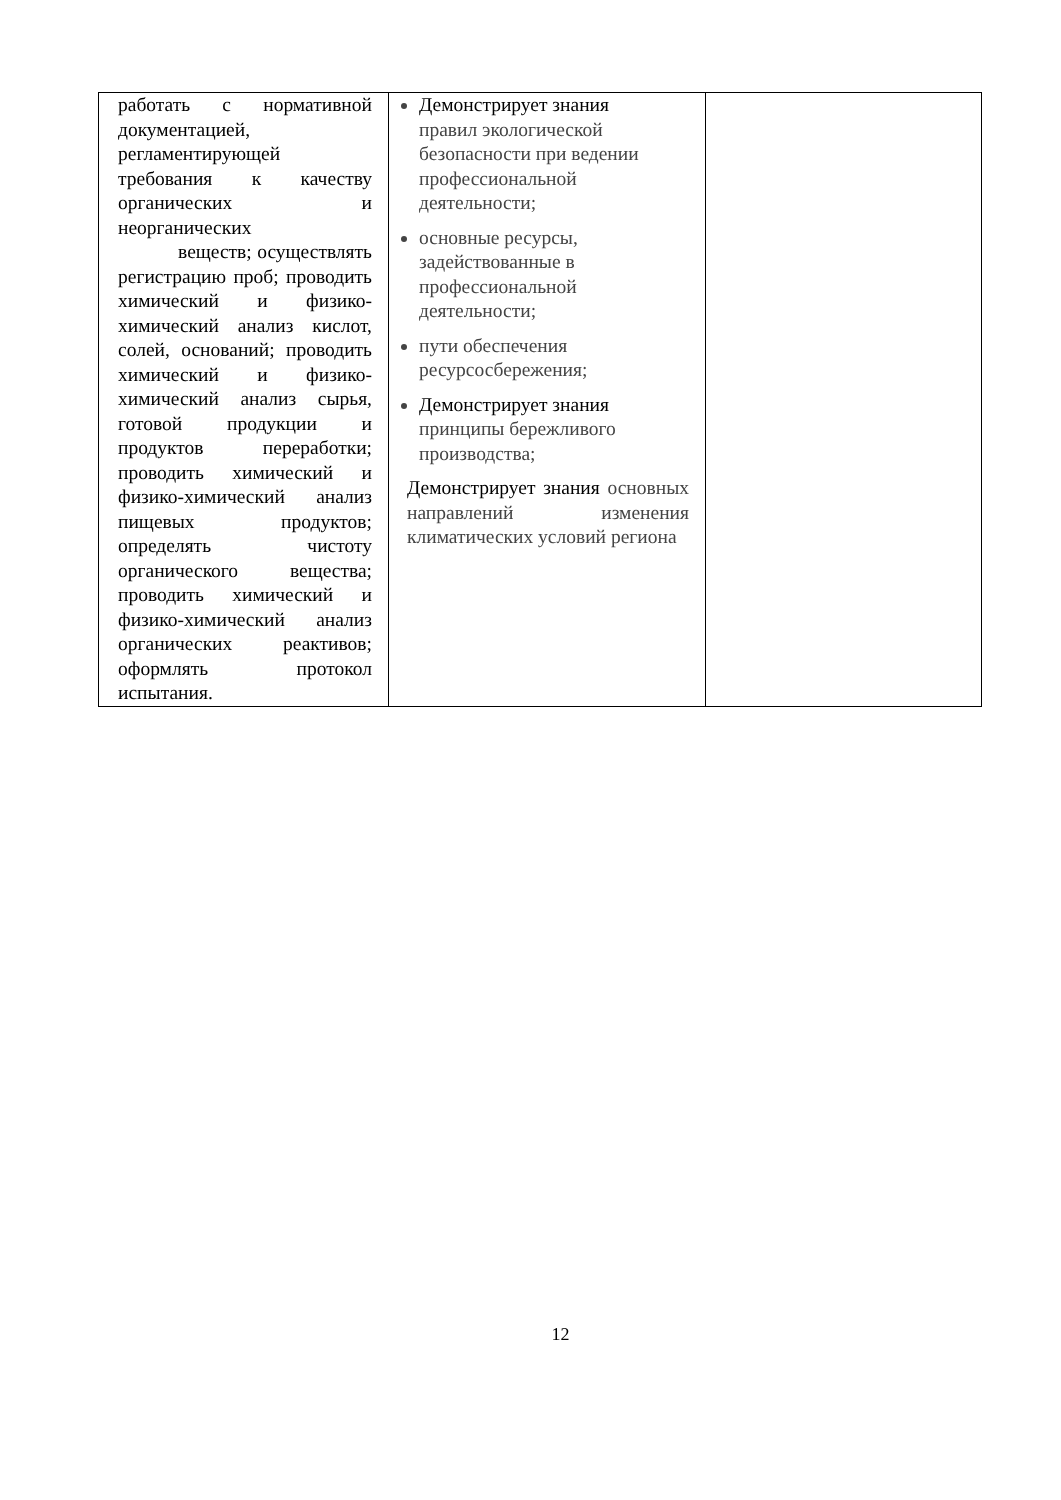| работать с нормативной документацией, регламентирующей требования к качеству органических и неорганических веществ; осуществлять регистрацию проб; проводить химический и физико-химический анализ кислот, солей, оснований; проводить химический и физико-химический анализ сырья, готовой продукции и продуктов переработки; проводить химический и физико-химический анализ пищевых продуктов; определять чистоту органического вещества; проводить химический и физико-химический анализ органических реактивов; оформлять протокол испытания. | Демонстрирует знания правил экологической безопасности при ведении профессиональной деятельности; основные ресурсы, задействованные в профессиональной деятельности; пути обеспечения ресурсосбережения; Демонстрирует знания принципы бережливого производства; Демонстрирует знания основных направлений изменения климатических условий региона | |
12